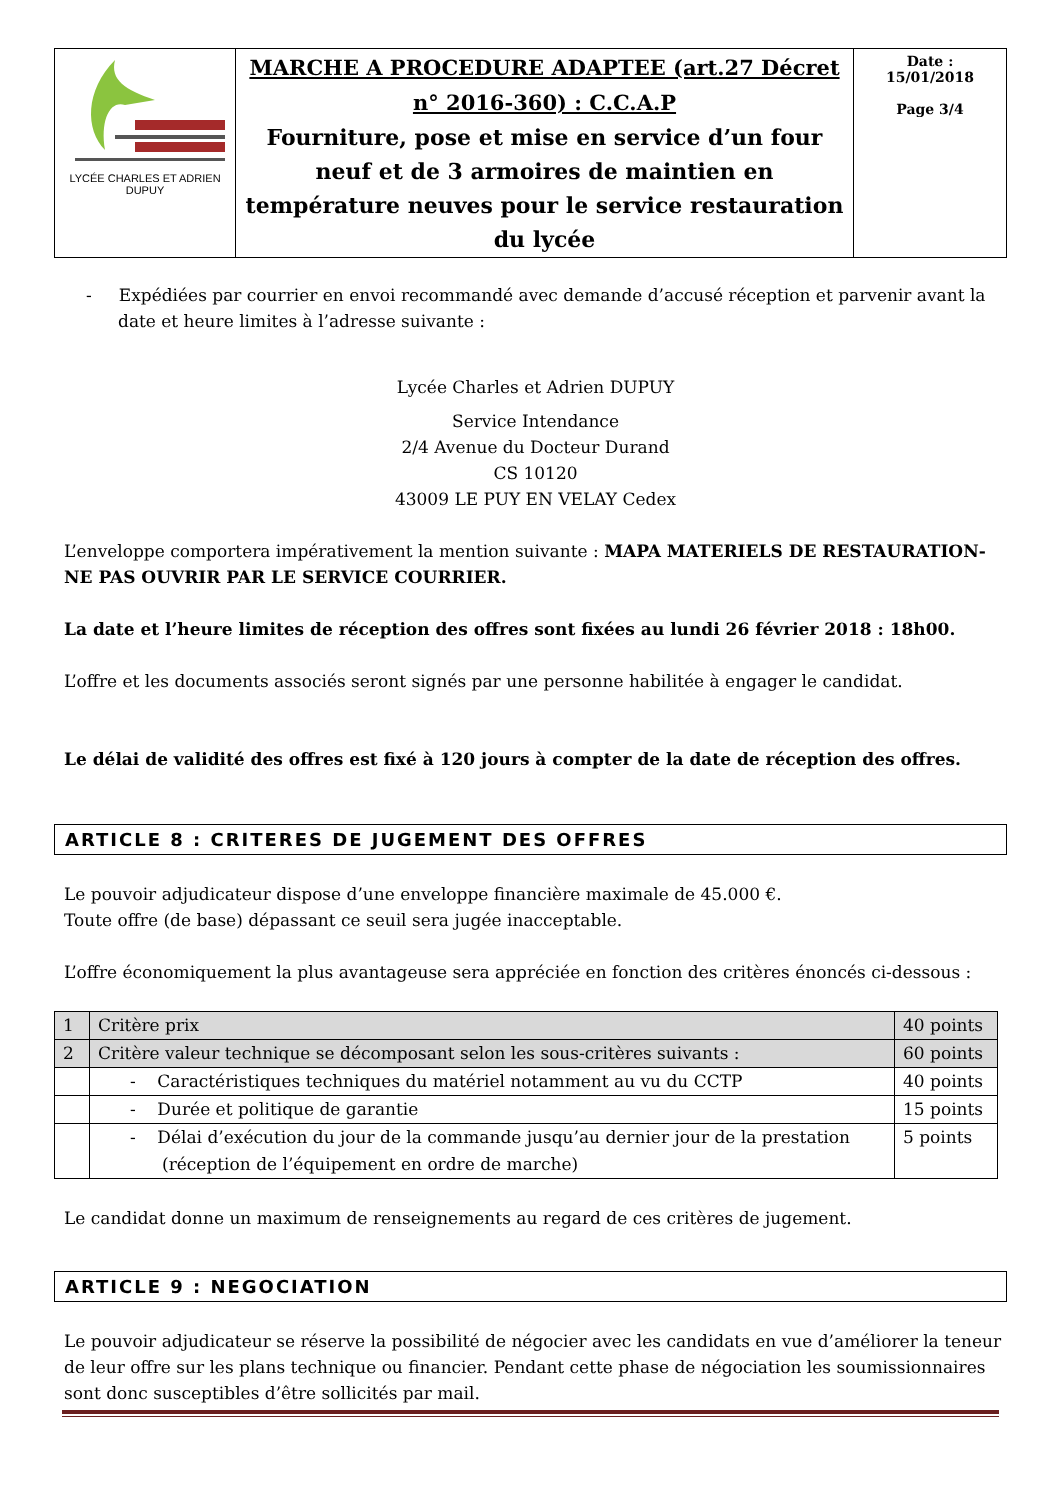| LYCÉE CHARLES ET ADRIEN DUPUY | MARCHE A PROCEDURE ADAPTEE (art.27 Décret n° 2016-360) : C.C.A.P Fourniture, pose et mise en service d’un four neuf et de 3 armoires de maintien en température neuves pour le service restauration du lycée | Date : 15/01/2018 Page 3/4 |
- Expédiées par courrier en envoi recommandé avec demande d’accusé réception et parvenir avant la date et heure limites à l’adresse suivante :
Lycée Charles et Adrien DUPUY
Service Intendance
2/4 Avenue du Docteur Durand
CS 10120
43009 LE PUY EN VELAY Cedex
L’enveloppe comportera impérativement la mention suivante : MAPA MATERIELS DE RESTAURATION- NE PAS OUVRIR PAR LE SERVICE COURRIER.
La date et l’heure limites de réception des offres sont fixées au lundi 26 février 2018 : 18h00.
L’offre et les documents associés seront signés par une personne habilitée à engager le candidat.
Le délai de validité des offres est fixé à 120 jours à compter de la date de réception des offres.
ARTICLE 8 : CRITERES DE JUGEMENT DES OFFRES
Le pouvoir adjudicateur dispose d’une enveloppe financière maximale de 45.000 €.
Toute offre (de base) dépassant ce seuil sera jugée inacceptable.
L’offre économiquement la plus avantageuse sera appréciée en fonction des critères énoncés ci-dessous :
| 1 | Critère prix | 40 points |
| 2 | Critère valeur technique se décomposant selon les sous-critères suivants : | 60 points |
| | - Caractéristiques techniques du matériel notamment au vu du CCTP | 40 points |
| | - Durée et politique de garantie | 15 points |
| | - Délai d’exécution du jour de la commande jusqu’au dernier jour de la prestation (réception de l’équipement en ordre de marche) | 5 points |
Le candidat donne un maximum de renseignements au regard de ces critères de jugement.
ARTICLE 9 : NEGOCIATION
Le pouvoir adjudicateur se réserve la possibilité de négocier avec les candidats en vue d’améliorer la teneur de leur offre sur les plans technique ou financier. Pendant cette phase de négociation les soumissionnaires sont donc susceptibles d’être sollicités par mail.